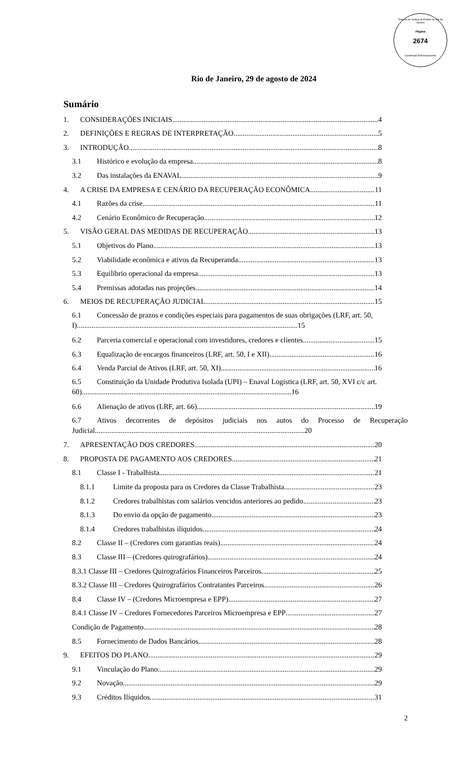Tribunal de Justiça do Estado do Rio de Janeiro
Página
2674
Carimbado Eletronicamente
Rio de Janeiro, 29 de agosto de 2024
Sumário
1. CONSIDERAÇÕES INICIAIS 4
2. DEFINIÇÕES E REGRAS DE INTERPRETAÇÃO 5
3. INTRODUÇÃO 8
3.1 Histórico e evolução da empresa 8
3.2 Das instalações da ENAVAL 9
4. A CRISE DA EMPRESA E CENÁRIO DA RECUPERAÇÃO ECONÔMICA 11
4.1 Razões da crise 11
4.2 Cenário Econômico de Recuperação 12
5. VISÃO GERAL DAS MEDIDAS DE RECUPERAÇÃO 13
5.1 Objetivos do Plano 13
5.2 Viabilidade econômica e ativos da Recuperanda 13
5.3 Equilíbrio operacional da empresa 13
5.4 Premissas adotadas nas projeções 14
6. MEIOS DE RECUPERAÇÃO JUDICIAL 15
6.1 Concessão de prazos e condições especiais para pagamentos de suas obrigações (LRF, art. 50, I)........................................................................................................................15
6.2 Parceria comercial e operacional com investidores, credores e clientes 15
6.3 Equalização de encargos financeiros (LRF, art. 50, I e XII) 16
6.4 Venda Parcial de Ativos (LRF, art. 50, XI) 16
6.5 Constituição da Unidade Produtiva Isolada (UPI) – Enaval Logística (LRF, art. 50, XVI c/c art. 60)..................................................................................................................16
6.6 Alienação de ativos (LRF, art. 66) 19
6.7 Ativos decorrentes de depósitos judiciais nos autos do Processo de Recuperação Judicial..................................................................................................................20
7. APRESENTAÇÃO DOS CREDORES 20
8. PROPOSTA DE PAGAMENTO AOS CREDORES 21
8.1 Classe I - Trabalhista 21
8.1.1 Limite da proposta para os Credores da Classe Trabalhista 23
8.1.2 Credores trabalhistas com salários vencidos anteriores ao pedido 23
8.1.3 Do envio da opção de pagamento 23
8.1.4 Credores trabalhistas ilíquidos 24
8.2 Classe II – (Credores com garantias reais) 24
8.3 Classe III – (Credores quirografários) 24
8.3.1 Classe III – Credores Quirografários Financeiros Parceiros 25
8.3.2 Classe III – Credores Quirografários Contratantes Parceiros 26
8.4 Classe IV – (Credores Microempresa e EPP) 27
8.4.1 Classe IV – Credores Fornecedores Parceiros Microempresa e EPP 27
Condição de Pagamento 28
8.5 Fornecimento de Dados Bancários 28
9. EFEITOS DO PLANO 29
9.1 Vinculação do Plano 29
9.2 Novação 29
9.3 Créditos Ilíquidos 31
2